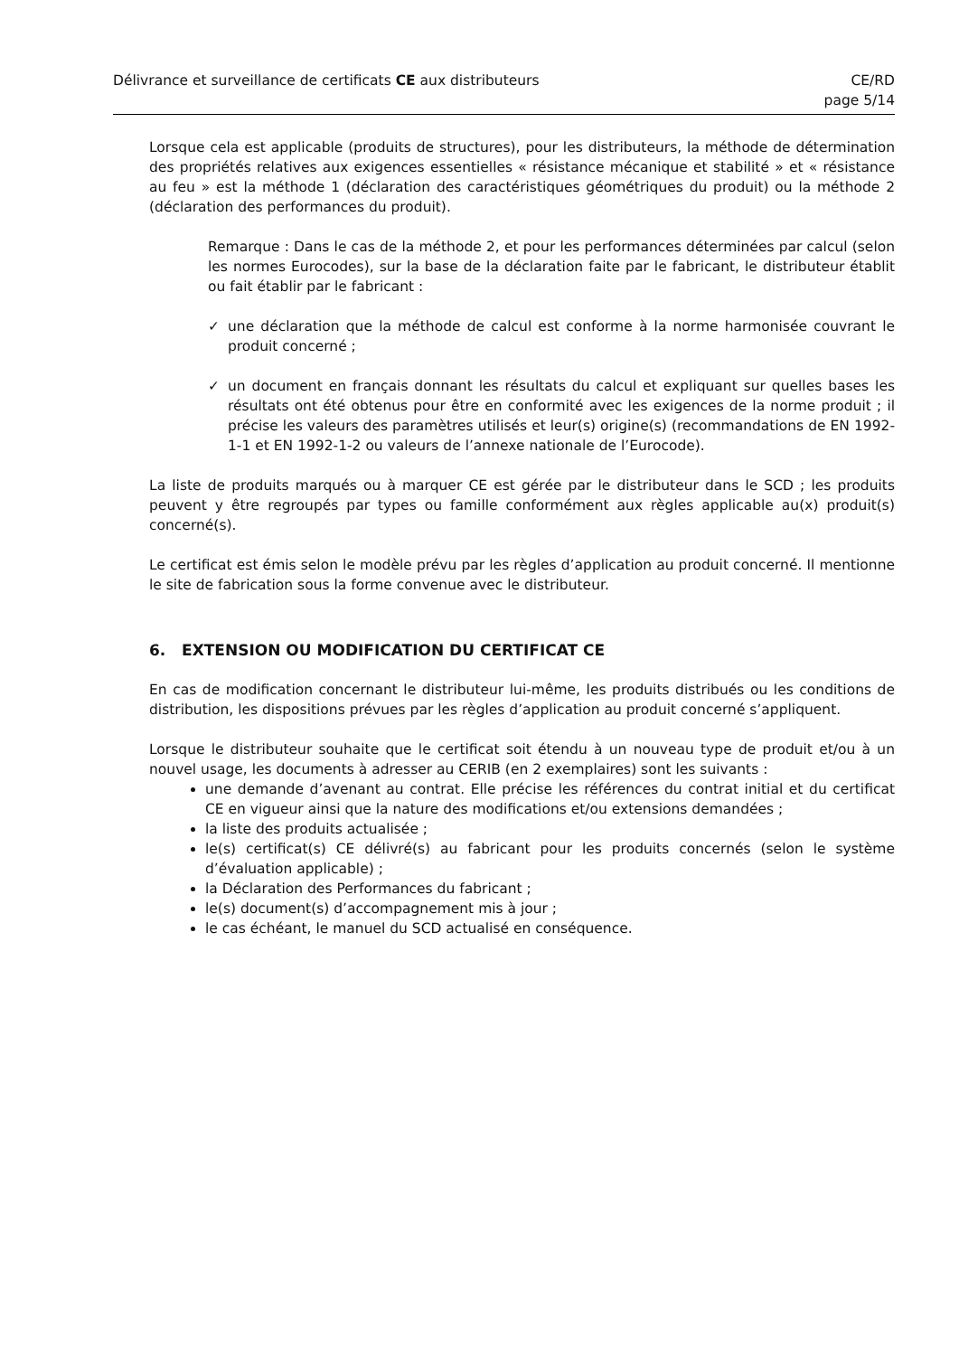Délivrance et surveillance de certificats CE aux distributeurs
CE/RD
page 5/14
Lorsque cela est applicable (produits de structures), pour les distributeurs, la méthode de détermination des propriétés relatives aux exigences essentielles « résistance mécanique et stabilité » et « résistance au feu » est la méthode 1 (déclaration des caractéristiques géométriques du produit) ou la méthode 2 (déclaration des performances du produit).
Remarque : Dans le cas de la méthode 2, et pour les performances déterminées par calcul (selon les normes Eurocodes), sur la base de la déclaration faite par le fabricant, le distributeur établit ou fait établir par le fabricant :
✓ une déclaration que la méthode de calcul est conforme à la norme harmonisée couvrant le produit concerné ;
✓ un document en français donnant les résultats du calcul et expliquant sur quelles bases les résultats ont été obtenus pour être en conformité avec les exigences de la norme produit ; il précise les valeurs des paramètres utilisés et leur(s) origine(s) (recommandations de EN 1992-1-1 et EN 1992-1-2 ou valeurs de l’annexe nationale de l’Eurocode).
La liste de produits marqués ou à marquer CE est gérée par le distributeur dans le SCD ; les produits peuvent y être regroupés par types ou famille conformément aux règles applicable au(x) produit(s) concerné(s).
Le certificat est émis selon le modèle prévu par les règles d’application au produit concerné. Il mentionne le site de fabrication sous la forme convenue avec le distributeur.
6. EXTENSION OU MODIFICATION DU CERTIFICAT CE
En cas de modification concernant le distributeur lui-même, les produits distribués ou les conditions de distribution, les dispositions prévues par les règles d’application au produit concerné s’appliquent.
Lorsque le distributeur souhaite que le certificat soit étendu à un nouveau type de produit et/ou à un nouvel usage, les documents à adresser au CERIB (en 2 exemplaires) sont les suivants :
une demande d’avenant au contrat. Elle précise les références du contrat initial et du certificat CE en vigueur ainsi que la nature des modifications et/ou extensions demandées ;
la liste des produits actualisée ;
le(s) certificat(s) CE délivré(s) au fabricant pour les produits concernés (selon le système d’évaluation applicable) ;
la Déclaration des Performances du fabricant ;
le(s) document(s) d’accompagnement mis à jour ;
le cas échéant, le manuel du SCD actualisé en conséquence.